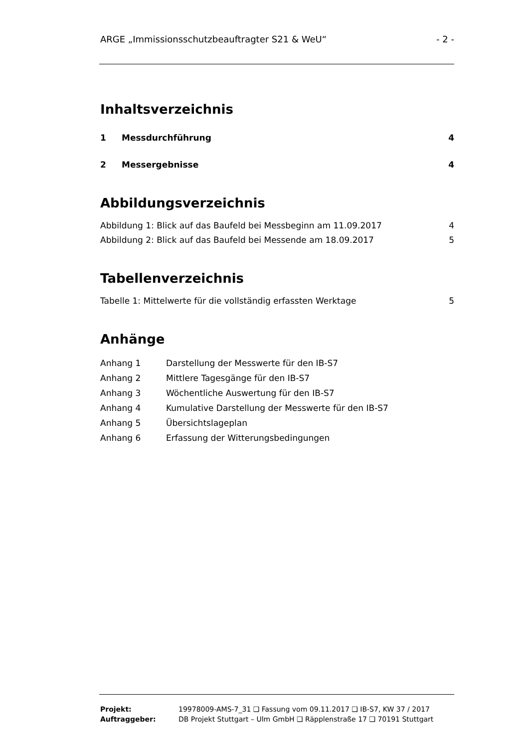ARGE „Immissionsschutzbeauftragter S21 & WeU“- 2 -
Inhaltsverzeichnis
1 Messdurchführung 4
2 Messergebnisse 4
Abbildungsverzeichnis
Abbildung 1: Blick auf das Baufeld bei Messbeginn am 11.09.2017 4
Abbildung 2: Blick auf das Baufeld bei Messende am 18.09.2017 5
Tabellenverzeichnis
Tabelle 1: Mittelwerte für die vollständig erfassten Werktage 5
Anhänge
Anhang 1 Darstellung der Messwerte für den IB-S7
Anhang 2 Mittlere Tagesgänge für den IB-S7
Anhang 3 Wöchentliche Auswertung für den IB-S7
Anhang 4 Kumulative Darstellung der Messwerte für den IB-S7
Anhang 5 Übersichtslageplan
Anhang 6 Erfassung der Witterungsbedingungen
Projekt: 19978009-AMS-7_31 ❑ Fassung vom 09.11.2017 ❑ IB-S7, KW 37 / 2017
Auftraggeber: DB Projekt Stuttgart – Ulm GmbH ❑ Räpplenstraße 17 ❑ 70191 Stuttgart